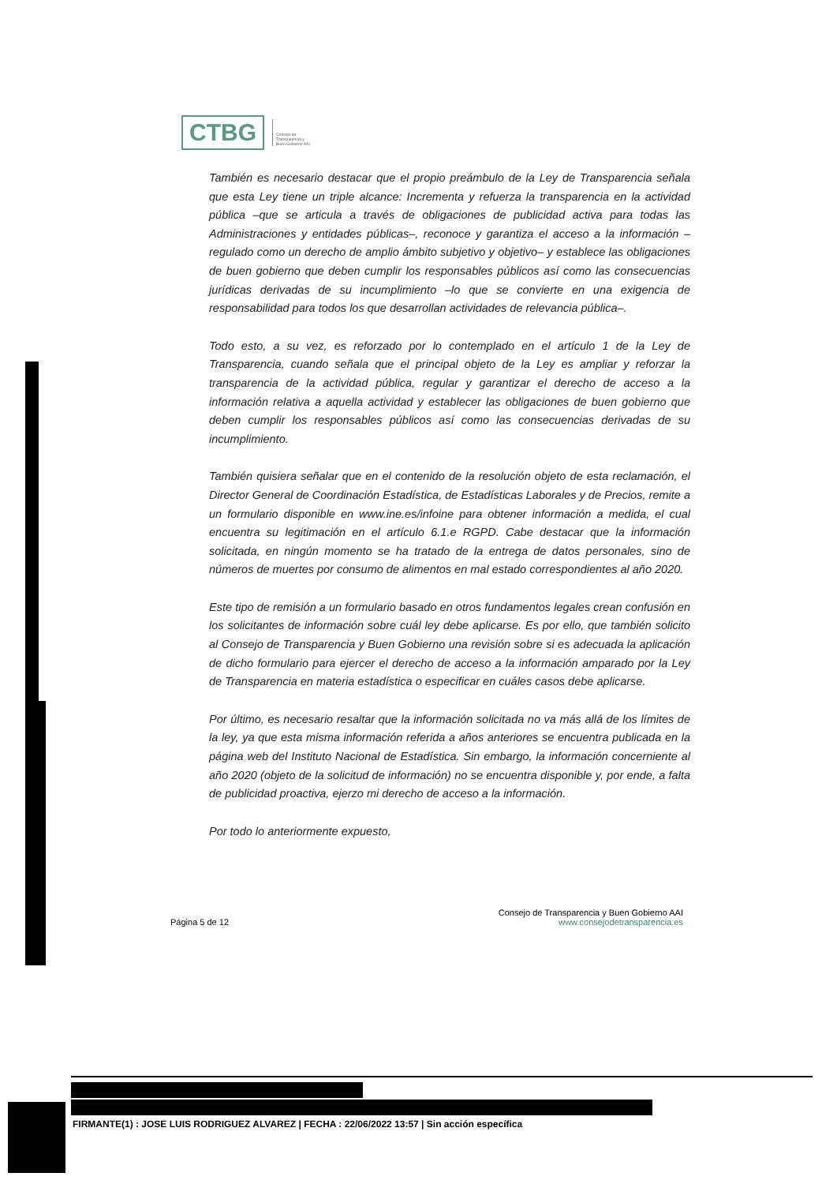CTBG
Consejo de
Transparencia y
Buen Gobierno AAI
También es necesario destacar que el propio preámbulo de la Ley de Transparencia señala que esta Ley tiene un triple alcance: Incrementa y refuerza la transparencia en la actividad pública –que se articula a través de obligaciones de publicidad activa para todas las Administraciones y entidades públicas–, reconoce y garantiza el acceso a la información – regulado como un derecho de amplio ámbito subjetivo y objetivo– y establece las obligaciones de buen gobierno que deben cumplir los responsables públicos así como las consecuencias jurídicas derivadas de su incumplimiento –lo que se convierte en una exigencia de responsabilidad para todos los que desarrollan actividades de relevancia pública–.
Todo esto, a su vez, es reforzado por lo contemplado en el artículo 1 de la Ley de Transparencia, cuando señala que el principal objeto de la Ley es ampliar y reforzar la transparencia de la actividad pública, regular y garantizar el derecho de acceso a la información relativa a aquella actividad y establecer las obligaciones de buen gobierno que deben cumplir los responsables públicos así como las consecuencias derivadas de su incumplimiento.
También quisiera señalar que en el contenido de la resolución objeto de esta reclamación, el Director General de Coordinación Estadística, de Estadísticas Laborales y de Precios, remite a un formulario disponible en www.ine.es/infoine para obtener información a medida, el cual encuentra su legitimación en el artículo 6.1.e RGPD. Cabe destacar que la información solicitada, en ningún momento se ha tratado de la entrega de datos personales, sino de números de muertes por consumo de alimentos en mal estado correspondientes al año 2020.
Este tipo de remisión a un formulario basado en otros fundamentos legales crean confusión en los solicitantes de información sobre cuál ley debe aplicarse. Es por ello, que también solicito al Consejo de Transparencia y Buen Gobierno una revisión sobre si es adecuada la aplicación de dicho formulario para ejercer el derecho de acceso a la información amparado por la Ley de Transparencia en materia estadística o especificar en cuáles casos debe aplicarse.
Por último, es necesario resaltar que la información solicitada no va más allá de los límites de la ley, ya que esta misma información referida a años anteriores se encuentra publicada en la página web del Instituto Nacional de Estadística. Sin embargo, la información concerniente al año 2020 (objeto de la solicitud de información) no se encuentra disponible y, por ende, a falta de publicidad proactiva, ejerzo mi derecho de acceso a la información.
Por todo lo anteriormente expuesto,
Página 5 de 12 Consejo de Transparencia y Buen Gobierno AAI
www.consejodetransparencia.es
FIRMANTE(1) : JOSE LUIS RODRIGUEZ ALVAREZ | FECHA : 22/06/2022 13:57 | Sin acción específica